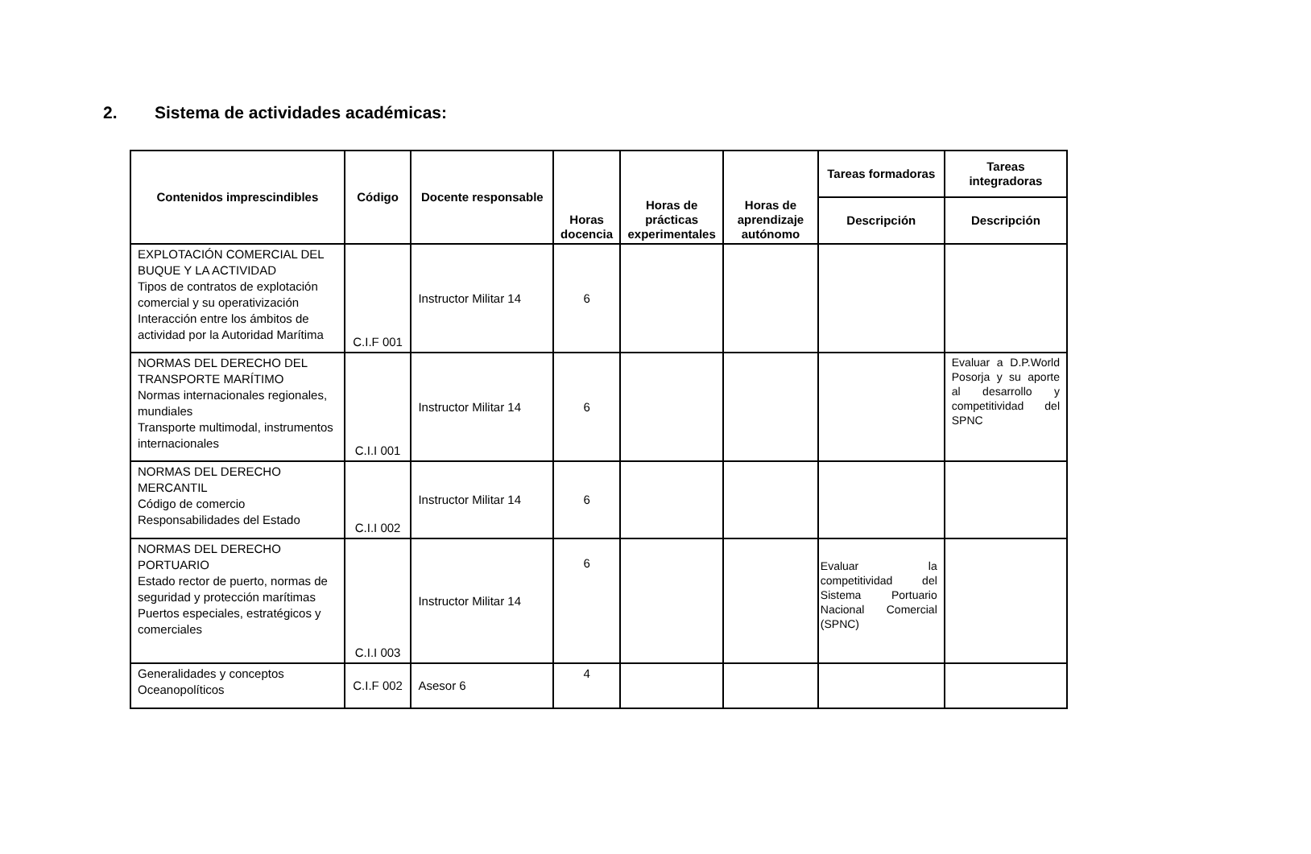2. Sistema de actividades académicas:
| Contenidos imprescindibles | Código | Docente responsable | Horas docencia | Horas de prácticas experimentales | Horas de aprendizaje autónomo | Tareas formadoras | Tareas integradoras |
| --- | --- | --- | --- | --- | --- | --- | --- |
| | | | | | | Descripción | Descripción |
| EXPLOTACIÓN COMERCIAL DEL BUQUE Y LA ACTIVIDAD Tipos de contratos de explotación comercial y su operativización Interacción entre los ámbitos de actividad por la Autoridad Marítima | C.I.F 001 | Instructor Militar 14 | 6 | | | | |
| NORMAS DEL DERECHO DEL TRANSPORTE MARÍTIMO Normas internacionales regionales, mundiales Transporte multimodal, instrumentos internacionales | C.I.I 001 | Instructor Militar 14 | 6 | | | | Evaluar a D.P.World Posorja y su aporte al desarrollo y competitividad del SPNC |
| NORMAS DEL DERECHO MERCANTIL Código de comercio Responsabilidades del Estado | C.I.I 002 | Instructor Militar 14 | 6 | | | | |
| NORMAS DEL DERECHO PORTUARIO Estado rector de puerto, normas de seguridad y protección marítimas Puertos especiales, estratégicos y comerciales | C.I.I 003 | Instructor Militar 14 | 6 | | | Evaluar la competitividad del Sistema Portuario Nacional Comercial (SPNC) | |
| Generalidades y conceptos Oceanopolíticos | C.I.F 002 | Asesor 6 | 4 | | | | |